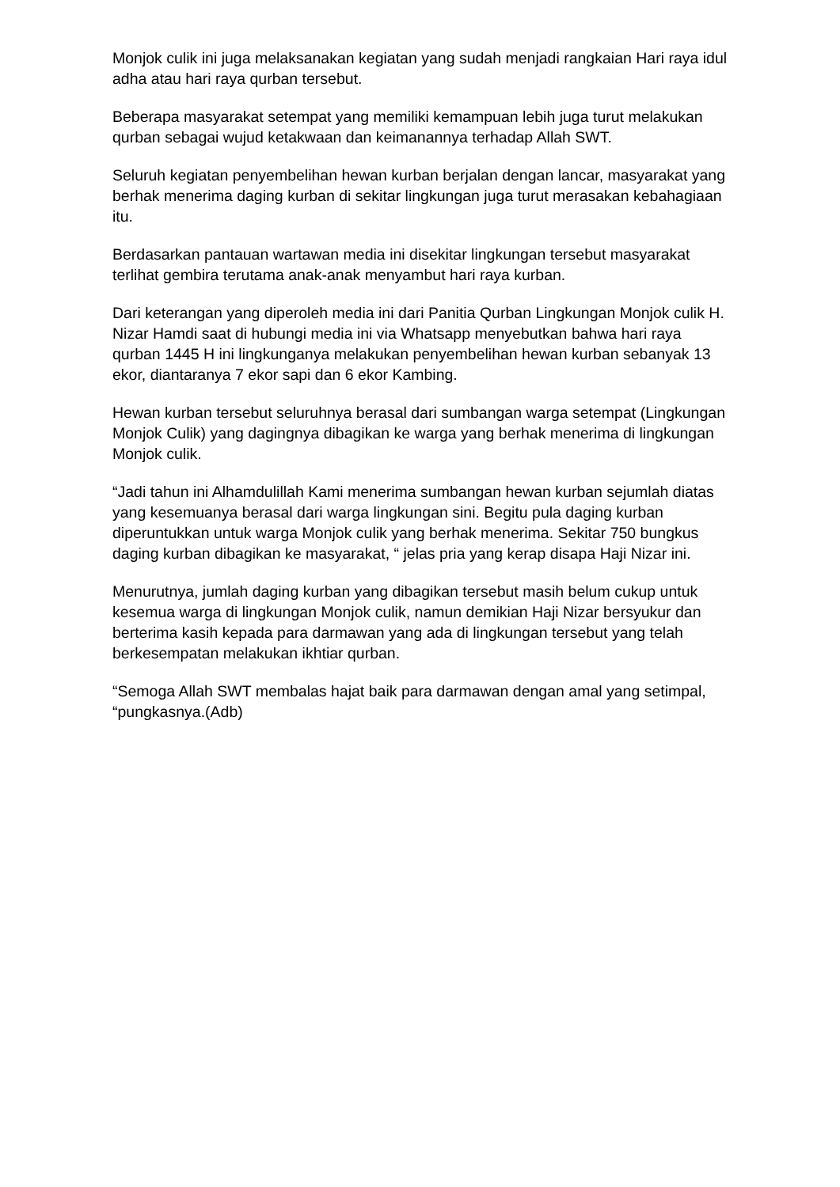Monjok culik ini juga melaksanakan kegiatan yang sudah menjadi rangkaian Hari raya idul adha atau hari raya qurban tersebut.
Beberapa masyarakat setempat yang memiliki kemampuan lebih juga turut melakukan qurban sebagai wujud ketakwaan dan keimanannya terhadap Allah SWT.
Seluruh kegiatan penyembelihan hewan kurban berjalan dengan lancar, masyarakat yang berhak menerima daging kurban di sekitar lingkungan juga turut merasakan kebahagiaan itu.
Berdasarkan pantauan wartawan media ini disekitar lingkungan tersebut masyarakat terlihat gembira terutama anak-anak menyambut hari raya kurban.
Dari keterangan yang diperoleh media ini dari Panitia Qurban Lingkungan Monjok culik H. Nizar Hamdi saat di hubungi media ini via Whatsapp menyebutkan bahwa hari raya qurban 1445 H ini lingkunganya melakukan penyembelihan hewan kurban sebanyak 13 ekor, diantaranya 7 ekor sapi dan 6 ekor Kambing.
Hewan kurban tersebut seluruhnya berasal dari sumbangan warga setempat (Lingkungan Monjok Culik) yang dagingnya dibagikan ke warga yang berhak menerima di lingkungan Monjok culik.
“Jadi tahun ini Alhamdulillah Kami menerima sumbangan hewan kurban sejumlah diatas yang kesemuanya berasal dari warga lingkungan sini. Begitu pula daging kurban diperuntukkan untuk warga Monjok culik yang berhak menerima. Sekitar 750 bungkus daging kurban dibagikan ke masyarakat, “ jelas pria yang kerap disapa Haji Nizar ini.
Menurutnya, jumlah daging kurban yang dibagikan tersebut masih belum cukup untuk kesemua warga di lingkungan Monjok culik, namun demikian Haji Nizar bersyukur dan berterima kasih kepada para darmawan yang ada di lingkungan tersebut yang telah berkesempatan melakukan ikhtiar qurban.
“Semoga Allah SWT membalas hajat baik para darmawan dengan amal yang setimpal, “pungkasnya.(Adb)